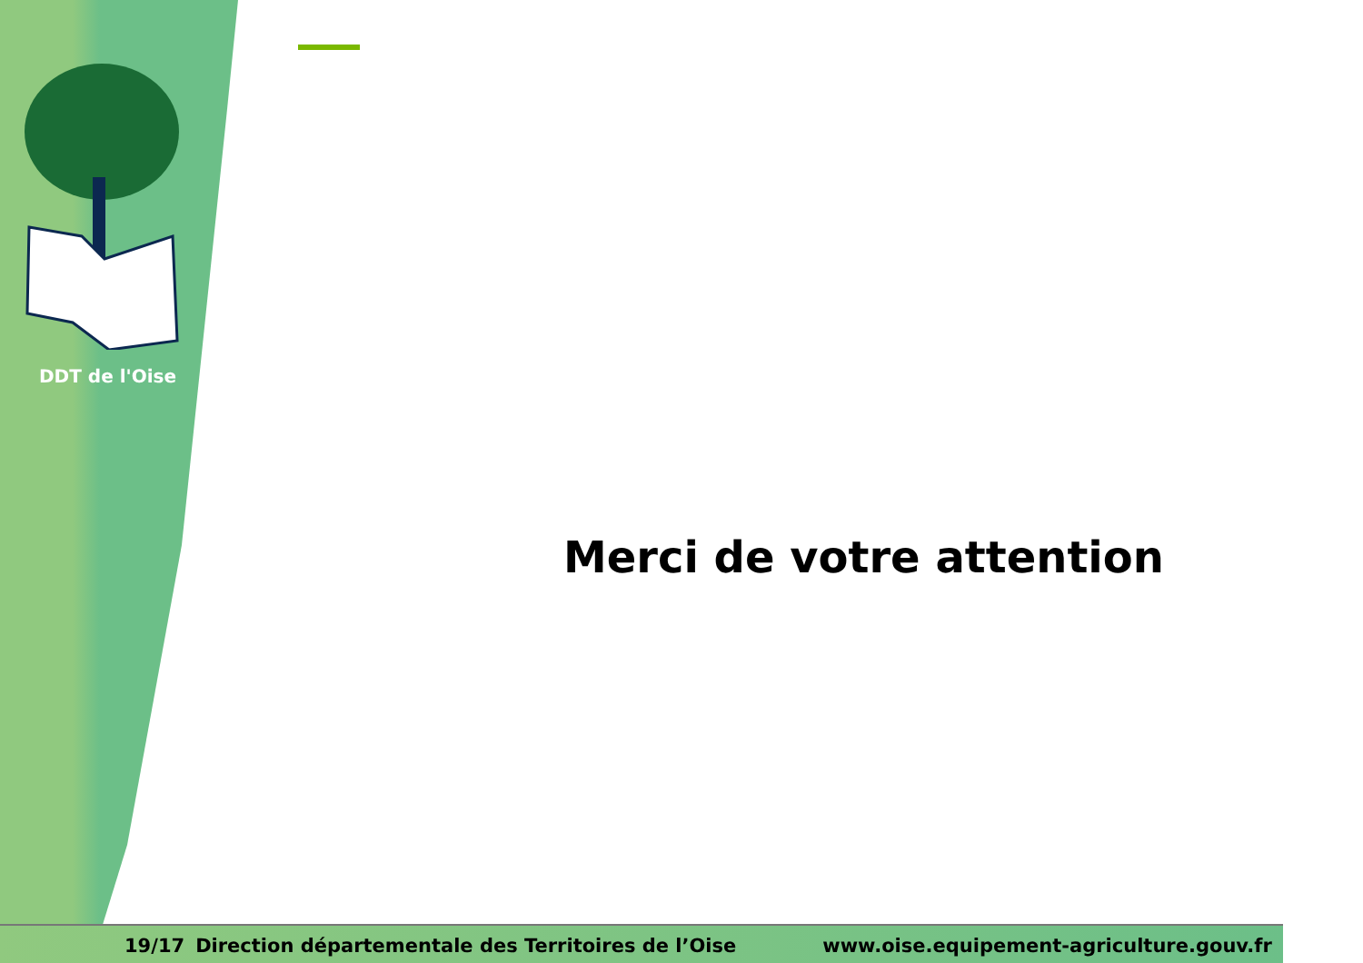DDT de l'Oise
Merci de votre attention
19/17 Direction départementale des Territoires de l’Oise www.oise.equipement-agriculture.gouv.fr